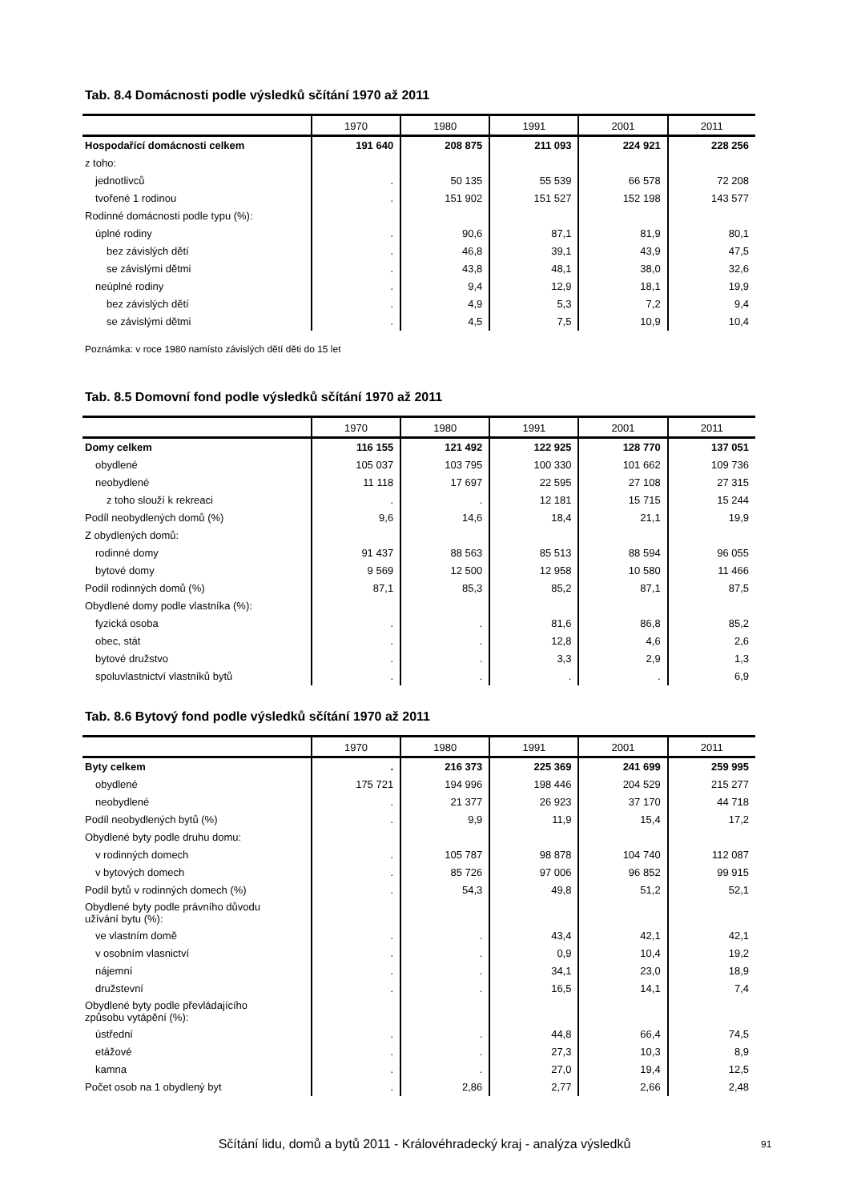Tab. 8.4 Domácnosti podle výsledků sčítání 1970 až 2011
| | 1970 | 1980 | 1991 | 2001 | 2011 |
| --- | --- | --- | --- | --- | --- |
| Hospodařící domácnosti celkem | 191 640 | 208 875 | 211 093 | 224 921 | 228 256 |
| z toho: | | | | | |
| jednotlivců | . | 50 135 | 55 539 | 66 578 | 72 208 |
| tvořené 1 rodinou | . | 151 902 | 151 527 | 152 198 | 143 577 |
| Rodinné domácnosti podle typu (%): | | | | | |
| úplné rodiny | . | 90,6 | 87,1 | 81,9 | 80,1 |
| bez závislých dětí | . | 46,8 | 39,1 | 43,9 | 47,5 |
| se závislými dětmi | . | 43,8 | 48,1 | 38,0 | 32,6 |
| neúplné rodiny | . | 9,4 | 12,9 | 18,1 | 19,9 |
| bez závislých dětí | . | 4,9 | 5,3 | 7,2 | 9,4 |
| se závislými dětmi | . | 4,5 | 7,5 | 10,9 | 10,4 |
Poznámka: v roce 1980 namísto závislých dětí děti do 15 let
Tab. 8.5 Domovní fond podle výsledků sčítání 1970 až 2011
| | 1970 | 1980 | 1991 | 2001 | 2011 |
| --- | --- | --- | --- | --- | --- |
| Domy celkem | 116 155 | 121 492 | 122 925 | 128 770 | 137 051 |
| obydlené | 105 037 | 103 795 | 100 330 | 101 662 | 109 736 |
| neobydlené | 11 118 | 17 697 | 22 595 | 27 108 | 27 315 |
| z toho slouží k rekreaci | . | . | 12 181 | 15 715 | 15 244 |
| Podíl neobydlených domů (%) | 9,6 | 14,6 | 18,4 | 21,1 | 19,9 |
| Z obydlených domů: | | | | | |
| rodinné domy | 91 437 | 88 563 | 85 513 | 88 594 | 96 055 |
| bytové domy | 9 569 | 12 500 | 12 958 | 10 580 | 11 466 |
| Podíl rodinných domů (%) | 87,1 | 85,3 | 85,2 | 87,1 | 87,5 |
| Obydlené domy podle vlastníka (%): | | | | | |
| fyzická osoba | . | . | 81,6 | 86,8 | 85,2 |
| obec, stát | . | . | 12,8 | 4,6 | 2,6 |
| bytové družstvo | . | . | 3,3 | 2,9 | 1,3 |
| spoluvlastnictví vlastníků bytů | . | . | . | . | 6,9 |
Tab. 8.6 Bytový fond podle výsledků sčítání 1970 až 2011
| | 1970 | 1980 | 1991 | 2001 | 2011 |
| --- | --- | --- | --- | --- | --- |
| Byty celkem | . | 216 373 | 225 369 | 241 699 | 259 995 |
| obydlené | 175 721 | 194 996 | 198 446 | 204 529 | 215 277 |
| neobydlené | . | 21 377 | 26 923 | 37 170 | 44 718 |
| Podíl neobydlených bytů (%) | . | 9,9 | 11,9 | 15,4 | 17,2 |
| Obydlené byty podle druhu domu: | | | | | |
| v rodinných domech | . | 105 787 | 98 878 | 104 740 | 112 087 |
| v bytových domech | . | 85 726 | 97 006 | 96 852 | 99 915 |
| Podíl bytů v rodinných domech (%) | . | 54,3 | 49,8 | 51,2 | 52,1 |
| Obydlené byty podle právního důvodu užívání bytu (%): | | | | | |
| ve vlastním domě | . | . | 43,4 | 42,1 | 42,1 |
| v osobním vlasnictví | . | . | 0,9 | 10,4 | 19,2 |
| nájemní | . | . | 34,1 | 23,0 | 18,9 |
| družstevní | . | . | 16,5 | 14,1 | 7,4 |
| Obydlené byty podle převládajícího způsobu vytápění (%): | | | | | |
| ústřední | . | . | 44,8 | 66,4 | 74,5 |
| etážové | . | . | 27,3 | 10,3 | 8,9 |
| kamna | . | . | 27,0 | 19,4 | 12,5 |
| Počet osob na 1 obydlený byt | . | 2,86 | 2,77 | 2,66 | 2,48 |
Sčítání lidu, domů a bytů 2011 - Královéhradecký kraj - analýza výsledků 91